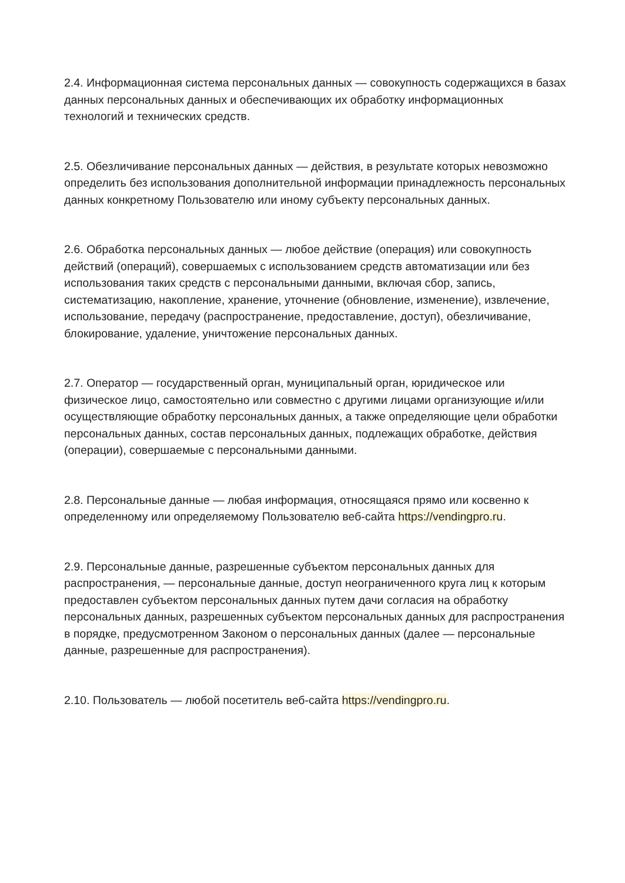2.4. Информационная система персональных данных — совокупность содержащихся в базах данных персональных данных и обеспечивающих их обработку информационных технологий и технических средств.
2.5. Обезличивание персональных данных — действия, в результате которых невозможно определить без использования дополнительной информации принадлежность персональных данных конкретному Пользователю или иному субъекту персональных данных.
2.6. Обработка персональных данных — любое действие (операция) или совокупность действий (операций), совершаемых с использованием средств автоматизации или без использования таких средств с персональными данными, включая сбор, запись, систематизацию, накопление, хранение, уточнение (обновление, изменение), извлечение, использование, передачу (распространение, предоставление, доступ), обезличивание, блокирование, удаление, уничтожение персональных данных.
2.7. Оператор — государственный орган, муниципальный орган, юридическое или физическое лицо, самостоятельно или совместно с другими лицами организующие и/или осуществляющие обработку персональных данных, а также определяющие цели обработки персональных данных, состав персональных данных, подлежащих обработке, действия (операции), совершаемые с персональными данными.
2.8. Персональные данные — любая информация, относящаяся прямо или косвенно к определенному или определяемому Пользователю веб-сайта https://vendingpro.ru.
2.9. Персональные данные, разрешенные субъектом персональных данных для распространения, — персональные данные, доступ неограниченного круга лиц к которым предоставлен субъектом персональных данных путем дачи согласия на обработку персональных данных, разрешенных субъектом персональных данных для распространения в порядке, предусмотренном Законом о персональных данных (далее — персональные данные, разрешенные для распространения).
2.10. Пользователь — любой посетитель веб-сайта https://vendingpro.ru.